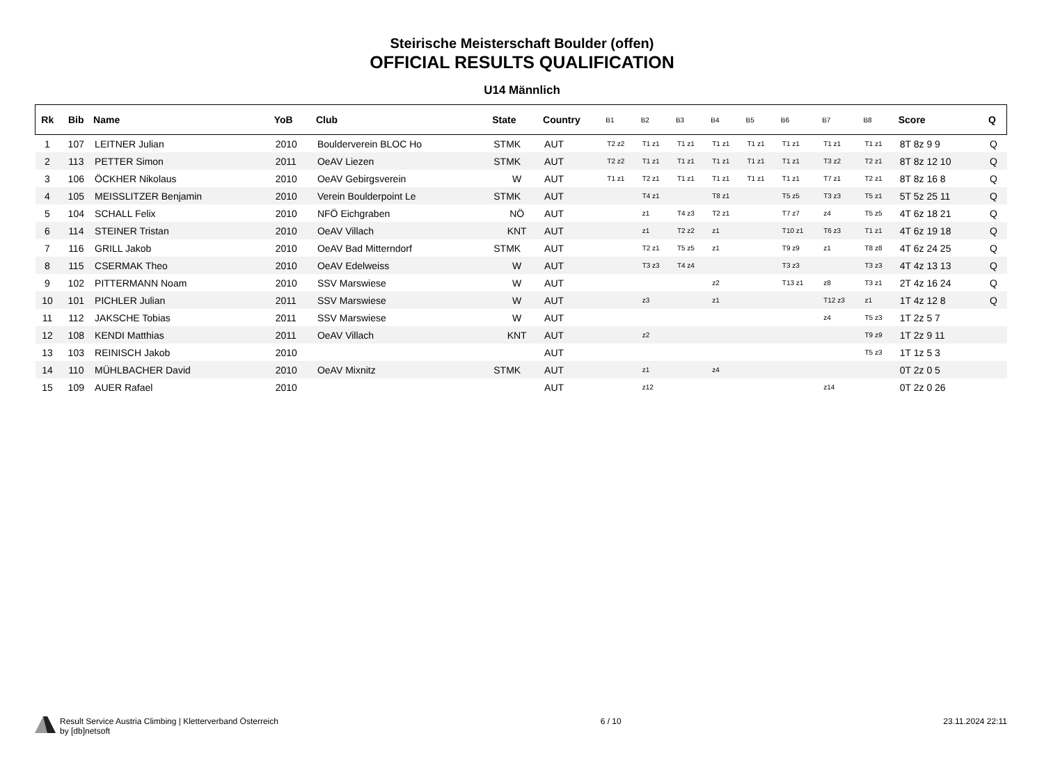Steirische Meisterschaft Boulder (offen)
OFFICIAL RESULTS QUALIFICATION
U14 Männlich
| Rk | Bib | Name | YoB | Club | State | Country | B1 | B2 | B3 | B4 | B5 | B6 | B7 | B8 | Score | Q |
| --- | --- | --- | --- | --- | --- | --- | --- | --- | --- | --- | --- | --- | --- | --- | --- | --- |
| 1 | 107 | LEITNER Julian | 2010 | Boulderverein BLOC Ho | STMK | AUT | T2 z2 | T1 z1 | T1 z1 | T1 z1 | T1 z1 | T1 z1 | T1 z1 | T1 z1 | 8T 8z 9 9 | Q |
| 2 | 113 | PETTER Simon | 2011 | OeAV Liezen | STMK | AUT | T2 z2 | T1 z1 | T1 z1 | T1 z1 | T1 z1 | T1 z1 | T3 z2 | T2 z1 | 8T 8z 12 10 | Q |
| 3 | 106 | ÖCKHER Nikolaus | 2010 | OeAV Gebirgsverein | W | AUT | T1 z1 | T2 z1 | T1 z1 | T1 z1 | T1 z1 | T1 z1 | T7 z1 | T2 z1 | 8T 8z 16 8 | Q |
| 4 | 105 | MEISSLITZER Benjamin | 2010 | Verein Boulderpoint Le | STMK | AUT | | T4 z1 | | T8 z1 | | T5 z5 | T3 z3 | T5 z1 | 5T 5z 25 11 | Q |
| 5 | 104 | SCHALL Felix | 2010 | NFÖ Eichgraben | NÖ | AUT | | z1 | T4 z3 | T2 z1 | | T7 z7 | z4 | T5 z5 | 4T 6z 18 21 | Q |
| 6 | 114 | STEINER Tristan | 2010 | OeAV Villach | KNT | AUT | | z1 | T2 z2 | z1 | | T10 z1 | T6 z3 | T1 z1 | 4T 6z 19 18 | Q |
| 7 | 116 | GRILL Jakob | 2010 | OeAV Bad Mitterndorf | STMK | AUT | | T2 z1 | T5 z5 | z1 | | T9 z9 | z1 | T8 z8 | 4T 6z 24 25 | Q |
| 8 | 115 | CSERMAK Theo | 2010 | OeAV Edelweiss | W | AUT | | T3 z3 | T4 z4 | | | T3 z3 | | T3 z3 | 4T 4z 13 13 | Q |
| 9 | 102 | PITTERMANN Noam | 2010 | SSV Marswiese | W | AUT | | | | z2 | | T13 z1 | z8 | T3 z1 | 2T 4z 16 24 | Q |
| 10 | 101 | PICHLER Julian | 2011 | SSV Marswiese | W | AUT | | z3 | | z1 | | | T12 z3 | z1 | 1T 4z 12 8 | Q |
| 11 | 112 | JAKSCHE Tobias | 2011 | SSV Marswiese | W | AUT | | | | | | | z4 | T5 z3 | 1T 2z 5 7 | |
| 12 | 108 | KENDI Matthias | 2011 | OeAV Villach | KNT | AUT | | z2 | | | | | | T9 z9 | 1T 2z 9 11 | |
| 13 | 103 | REINISCH Jakob | 2010 | | | AUT | | | | | | | | T5 z3 | 1T 1z 5 3 | |
| 14 | 110 | MÜHLBACHER David | 2010 | OeAV Mixnitz | STMK | AUT | | z1 | | z4 | | | | | 0T 2z 0 5 | |
| 15 | 109 | AUER Rafael | 2010 | | | AUT | | z12 | | | | | z14 | | 0T 2z 0 26 | |
Result Service Austria Climbing | Kletterverband Österreich
by [db]netsoft
6 / 10 23.11.2024 22:11